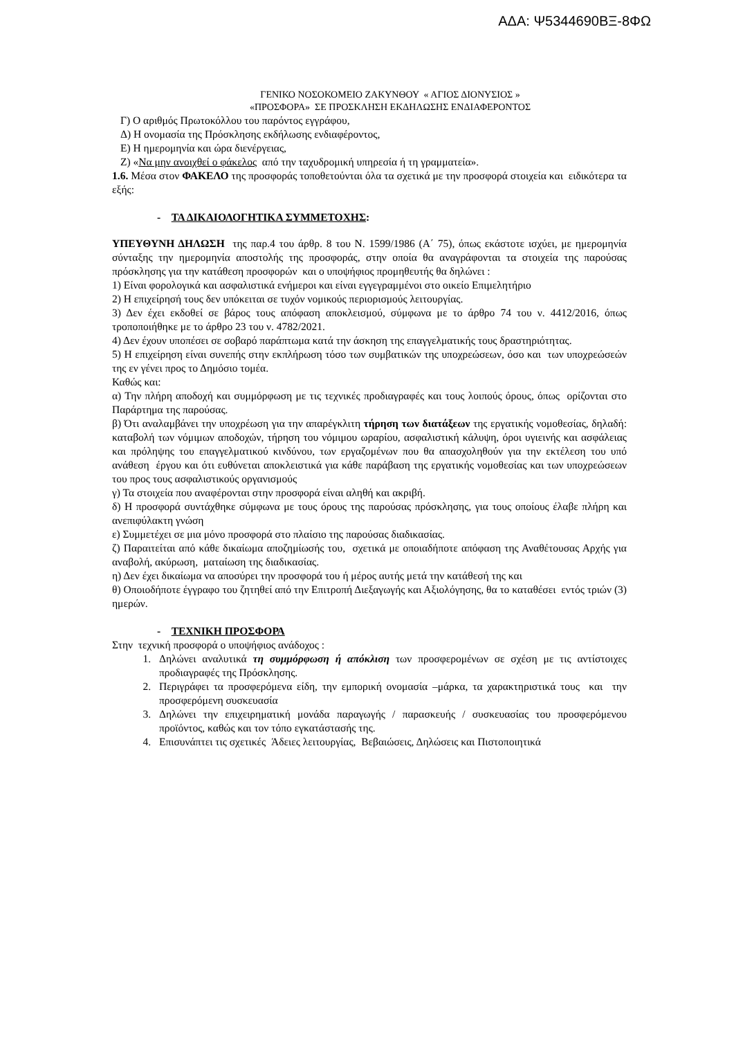ΑΔΑ: Ψ5344690ΒΞ-8ΦΩ
ΓΕΝΙΚΟ ΝΟΣΟΚΟΜΕΙΟ ΖΑΚΥΝΘΟΥ « ΑΓΙΟΣ ΔΙΟΝΥΣΙΟΣ »
«ΠΡΟΣΦΟΡΑ» ΣΕ ΠΡΟΣΚΛΗΣΗ ΕΚΔΗΛΩΣΗΣ ΕΝΔΙΑΦΕΡΟΝΤΟΣ
Γ) Ο αριθμός Πρωτοκόλλου του παρόντος εγγράφου,
Δ) Η ονομασία της Πρόσκλησης εκδήλωσης ενδιαφέροντος,
Ε) Η ημερομηνία και ώρα διενέργειας,
Ζ) «Να μην ανοιχθεί ο φάκελος από την ταχυδρομική υπηρεσία ή τη γραμματεία».
1.6. Μέσα στον ΦΑΚΕΛΟ της προσφοράς τοποθετούνται όλα τα σχετικά με την προσφορά στοιχεία και ειδικότερα τα εξής:
- ΤΑ ΔΙΚΑΙΟΛΟΓΗΤΙΚΑ ΣΥΜΜΕΤΟΧΗΣ:
ΥΠΕΥΘΥΝΗ ΔΗΛΩΣΗ της παρ.4 του άρθρ. 8 του Ν. 1599/1986 (Α΄ 75), όπως εκάστοτε ισχύει, με ημερομηνία σύνταξης την ημερομηνία αποστολής της προσφοράς, στην οποία θα αναγράφονται τα στοιχεία της παρούσας πρόσκλησης για την κατάθεση προσφορών και ο υποψήφιος προμηθευτής θα δηλώνει :
1) Είναι φορολογικά και ασφαλιστικά ενήμεροι και είναι εγγεγραμμένοι στο οικείο Επιμελητήριο
2) Η επιχείρησή τους δεν υπόκειται σε τυχόν νομικούς περιορισμούς λειτουργίας.
3) Δεν έχει εκδοθεί σε βάρος τους απόφαση αποκλεισμού, σύμφωνα με το άρθρο 74 του ν. 4412/2016, όπως τροποποιήθηκε με το άρθρο 23 του ν. 4782/2021.
4) Δεν έχουν υποπέσει σε σοβαρό παράπτωμα κατά την άσκηση της επαγγελματικής τους δραστηριότητας.
5) Η επιχείρηση είναι συνεπής στην εκπλήρωση τόσο των συμβατικών της υποχρεώσεων, όσο και των υποχρεώσεών της εν γένει προς το Δημόσιο τομέα.
Καθώς και:
α) Την πλήρη αποδοχή και συμμόρφωση με τις τεχνικές προδιαγραφές και τους λοιπούς όρους, όπως ορίζονται στο Παράρτημα της παρούσας.
β) Ότι αναλαμβάνει την υποχρέωση για την απαρέγκλιτη τήρηση των διατάξεων της εργατικής νομοθεσίας, δηλαδή: καταβολή των νόμιμων αποδοχών, τήρηση του νόμιμου ωραρίου, ασφαλιστική κάλυψη, όροι υγιεινής και ασφάλειας και πρόληψης του επαγγελματικού κινδύνου, των εργαζομένων που θα απασχοληθούν για την εκτέλεση του υπό ανάθεση έργου και ότι ευθύνεται αποκλειστικά για κάθε παράβαση της εργατικής νομοθεσίας και των υποχρεώσεων του προς τους ασφαλιστικούς οργανισμούς
γ) Τα στοιχεία που αναφέρονται στην προσφορά είναι αληθή και ακριβή.
δ) Η προσφορά συντάχθηκε σύμφωνα με τους όρους της παρούσας πρόσκλησης, για τους οποίους έλαβε πλήρη και ανεπιφύλακτη γνώση
ε) Συμμετέχει σε μια μόνο προσφορά στο πλαίσιο της παρούσας διαδικασίας.
ζ) Παραιτείται από κάθε δικαίωμα αποζημίωσής του, σχετικά με οποιαδήποτε απόφαση της Αναθέτουσας Αρχής για αναβολή, ακύρωση, ματαίωση της διαδικασίας.
η) Δεν έχει δικαίωμα να αποσύρει την προσφορά του ή μέρος αυτής μετά την κατάθεσή της και
θ) Οποιοδήποτε έγγραφο του ζητηθεί από την Επιτροπή Διεξαγωγής και Αξιολόγησης, θα το καταθέσει εντός τριών (3) ημερών.
- ΤΕΧΝΙΚΗ ΠΡΟΣΦΟΡΑ
Στην τεχνική προσφορά ο υποψήφιος ανάδοχος :
1. Δηλώνει αναλυτικά τη συμμόρφωση ή απόκλιση των προσφερομένων σε σχέση με τις αντίστοιχες προδιαγραφές της Πρόσκλησης.
2. Περιγράφει τα προσφερόμενα είδη, την εμπορική ονομασία –μάρκα, τα χαρακτηριστικά τους και την προσφερόμενη συσκευασία
3. Δηλώνει την επιχειρηματική μονάδα παραγωγής / παρασκευής / συσκευασίας του προσφερόμενου προϊόντος, καθώς και τον τόπο εγκατάστασής της.
4. Επισυνάπτει τις σχετικές Άδειες λειτουργίας, Βεβαιώσεις, Δηλώσεις και Πιστοποιητικά